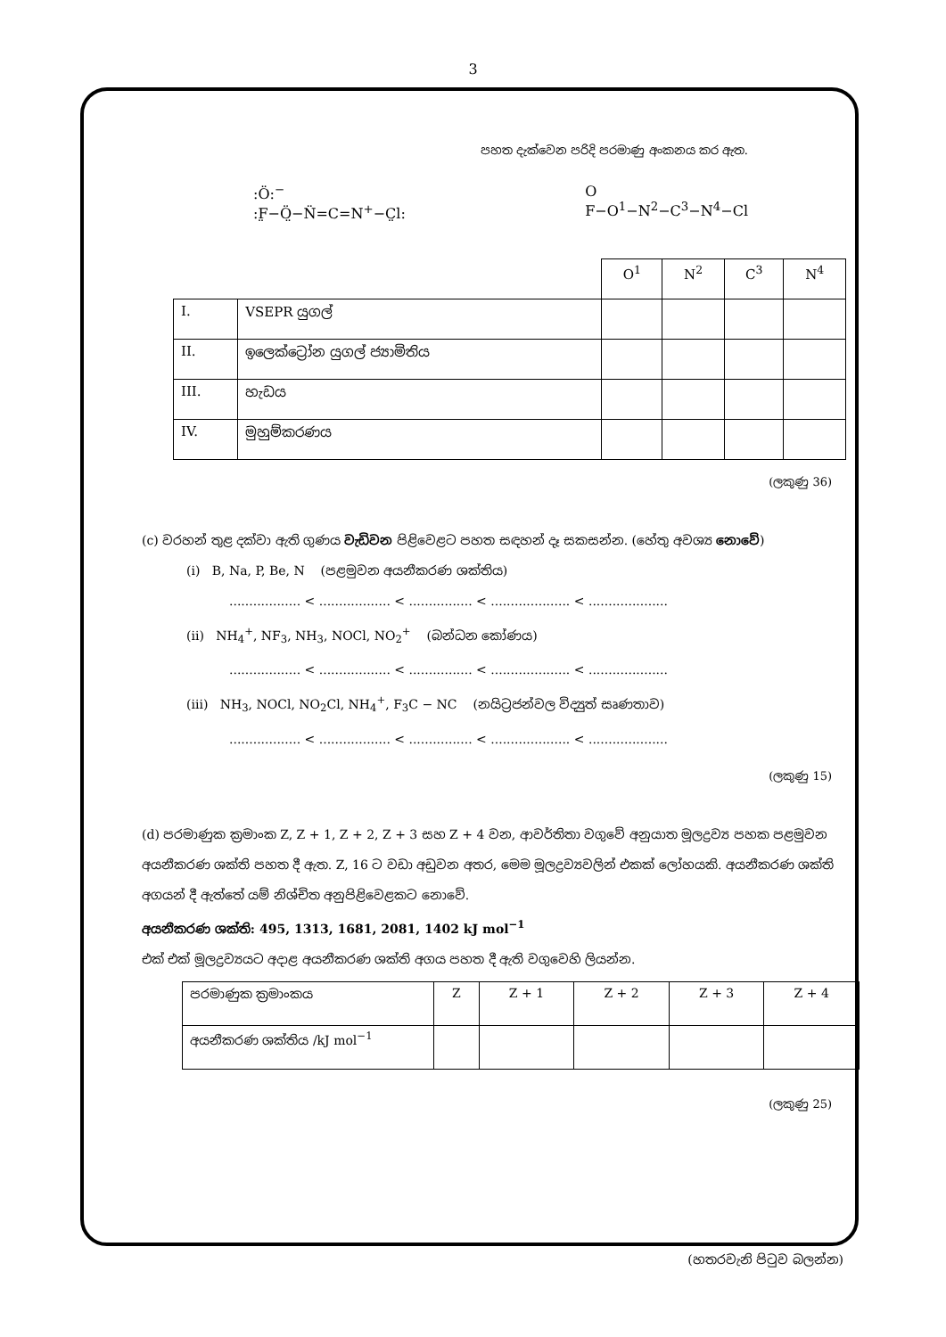3
පහත දැක්වෙන පරිදි පරමාණු අංකනය කර ඇත.
:Ö:<sup>−</sup>
:F̤−Ö̤−N̈=C=N<sup>+</sup>−C̤l:
O
F−O<sup>1</sup>−N<sup>2</sup>−C<sup>3</sup>−N<sup>4</sup>−Cl
| | | O<sup>1</sup> | N<sup>2</sup> | C<sup>3</sup> | N<sup>4</sup> |
| --- | --- | --- | --- | --- | --- |
| I. | VSEPR යුගල් | | | | |
| II. | ඉලෙක්ට්‍රෝන යුගල් ජ්‍යාමිතිය | | | | |
| III. | හැඩය | | | | |
| IV. | මුහුම්කරණය | | | | |
(ලකුණු 36)
(c) වරහන් තුළ දක්වා ඇති ගුණය වැඩිවන පිළිවෙළට පහත සඳහන් දෑ සකසන්න. (හේතු අවශ්‍ය නොවේ)
(i) B, Na, P, Be, N (පළමුවන අයනීකරණ ශක්තිය)
.................. < .................. < ................ < .................... < ....................
(ii) NH<sub>4</sub><sup>+</sup>, NF<sub>3</sub>, NH<sub>3</sub>, NOCl, NO<sub>2</sub><sup>+</sup> (බන්ධන කෝණය)
.................. < .................. < ................ < .................... < ....................
(iii) NH<sub>3</sub>, NOCl, NO<sub>2</sub>Cl, NH<sub>4</sub><sup>+</sup>, F<sub>3</sub>C − NC (නයිට්‍රජන්වල විද්‍යුත් සෘණතාව)
.................. < .................. < ................ < .................... < ....................
(ලකුණු 15)
(d) පරමාණුක ක්‍රමාංක Z, Z + 1, Z + 2, Z + 3 සහ Z + 4 වන, ආවර්තිතා වගුවේ අනුයාත මූලද්‍රව්‍ය පහක පළමුවන අයනීකරණ ශක්ති පහත දී ඇත. Z, 16 ට වඩා අඩුවන අතර, මෙම මූලද්‍රව්‍යවලින් එකක් ලෝහයකි. අයනීකරණ ශක්ති අගයන් දී ඇත්තේ යම් නිශ්චිත අනුපිළිවෙළකට නොවේ.
අයනීකරණ ශක්ති: 495, 1313, 1681, 2081, 1402 kJ mol<sup>−1</sup>
එක් එක් මූලද්‍රව්‍යයට අදාළ අයනීකරණ ශක්ති අගය පහත දී ඇති වගුවෙහි ලියන්න.
| පරමාණුක ක්‍රමාංකය | Z | Z + 1 | Z + 2 | Z + 3 | Z + 4 |
| අයනීකරණ ශක්තිය /kJ mol<sup>−1</sup> | | | | | |
(ලකුණු 25)
(හතරවැනි පිටුව බලන්න)